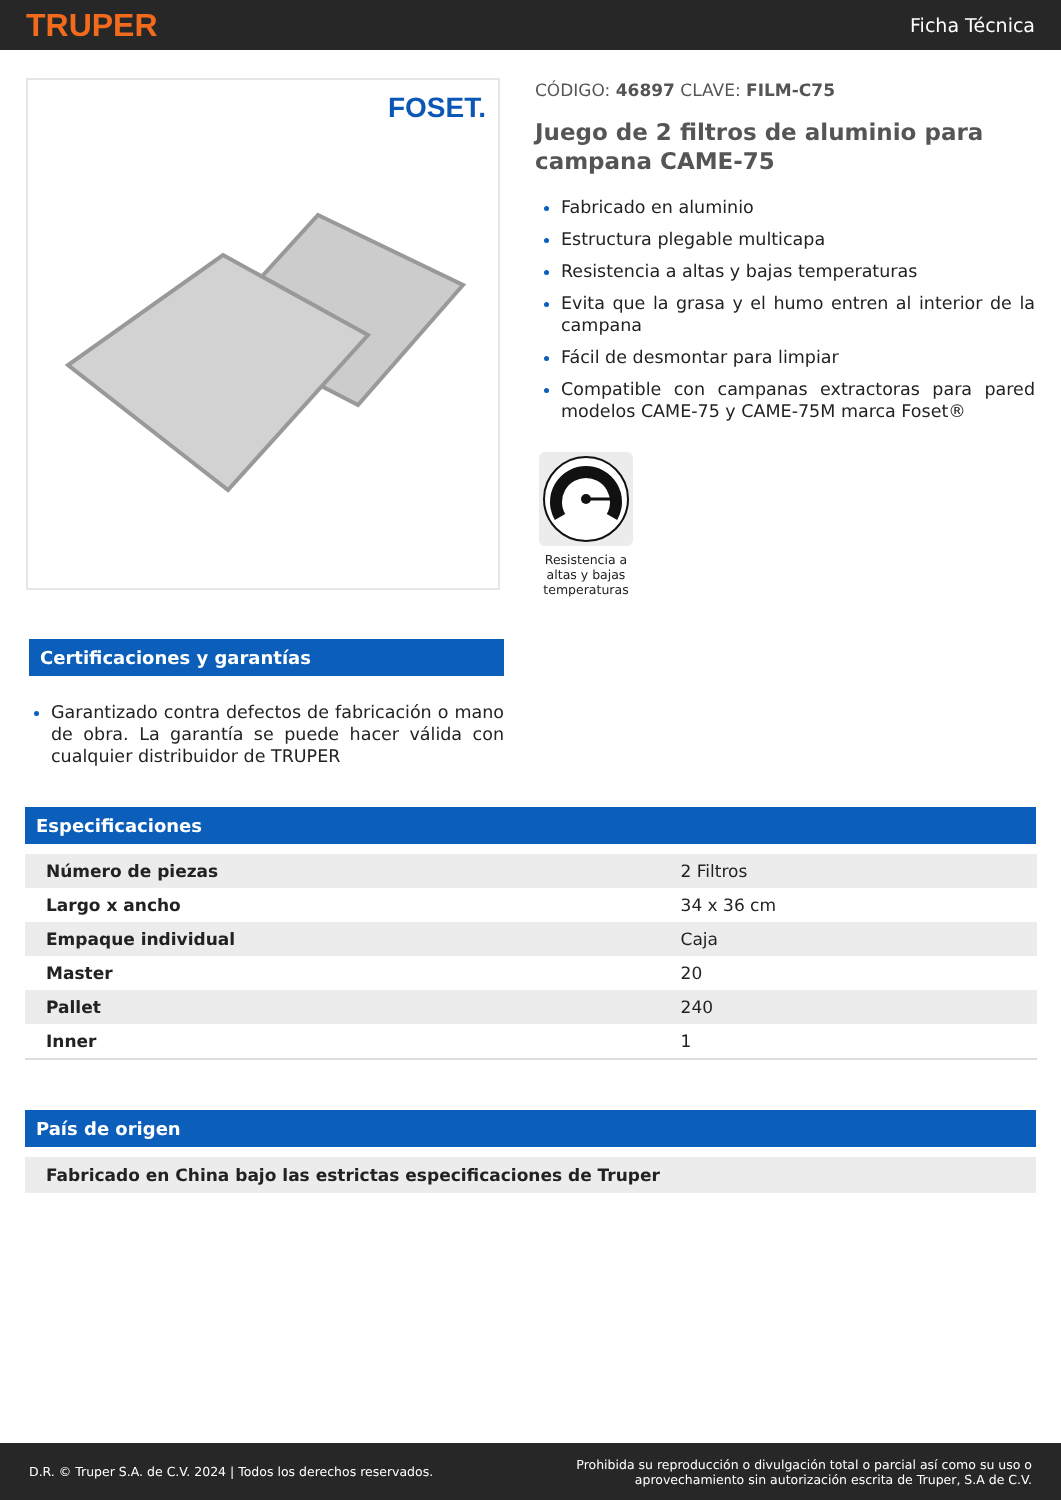TRUPER
Ficha Técnica
FOSET.
CÓDIGO: 46897 CLAVE: FILM-C75
Juego de 2 filtros de aluminio para campana CAME-75
Fabricado en aluminio
Estructura plegable multicapa
Resistencia a altas y bajas temperaturas
Evita que la grasa y el humo entren al interior de la campana
Fácil de desmontar para limpiar
Compatible con campanas extractoras para pared modelos CAME-75 y CAME-75M marca Foset®
Resistencia a altas y bajas temperaturas
Certificaciones y garantías
Garantizado contra defectos de fabricación o mano de obra. La garantía se puede hacer válida con cualquier distribuidor de TRUPER
Especificaciones
| Número de piezas | 2 Filtros |
| Largo x ancho | 34 x 36 cm |
| Empaque individual | Caja |
| Master | 20 |
| Pallet | 240 |
| Inner | 1 |
País de origen
Fabricado en China bajo las estrictas especificaciones de Truper
D.R. © Truper S.A. de C.V. 2024 | Todos los derechos reservados.
Prohibida su reproducción o divulgación total o parcial así como su uso o
aprovechamiento sin autorización escrita de Truper, S.A de C.V.